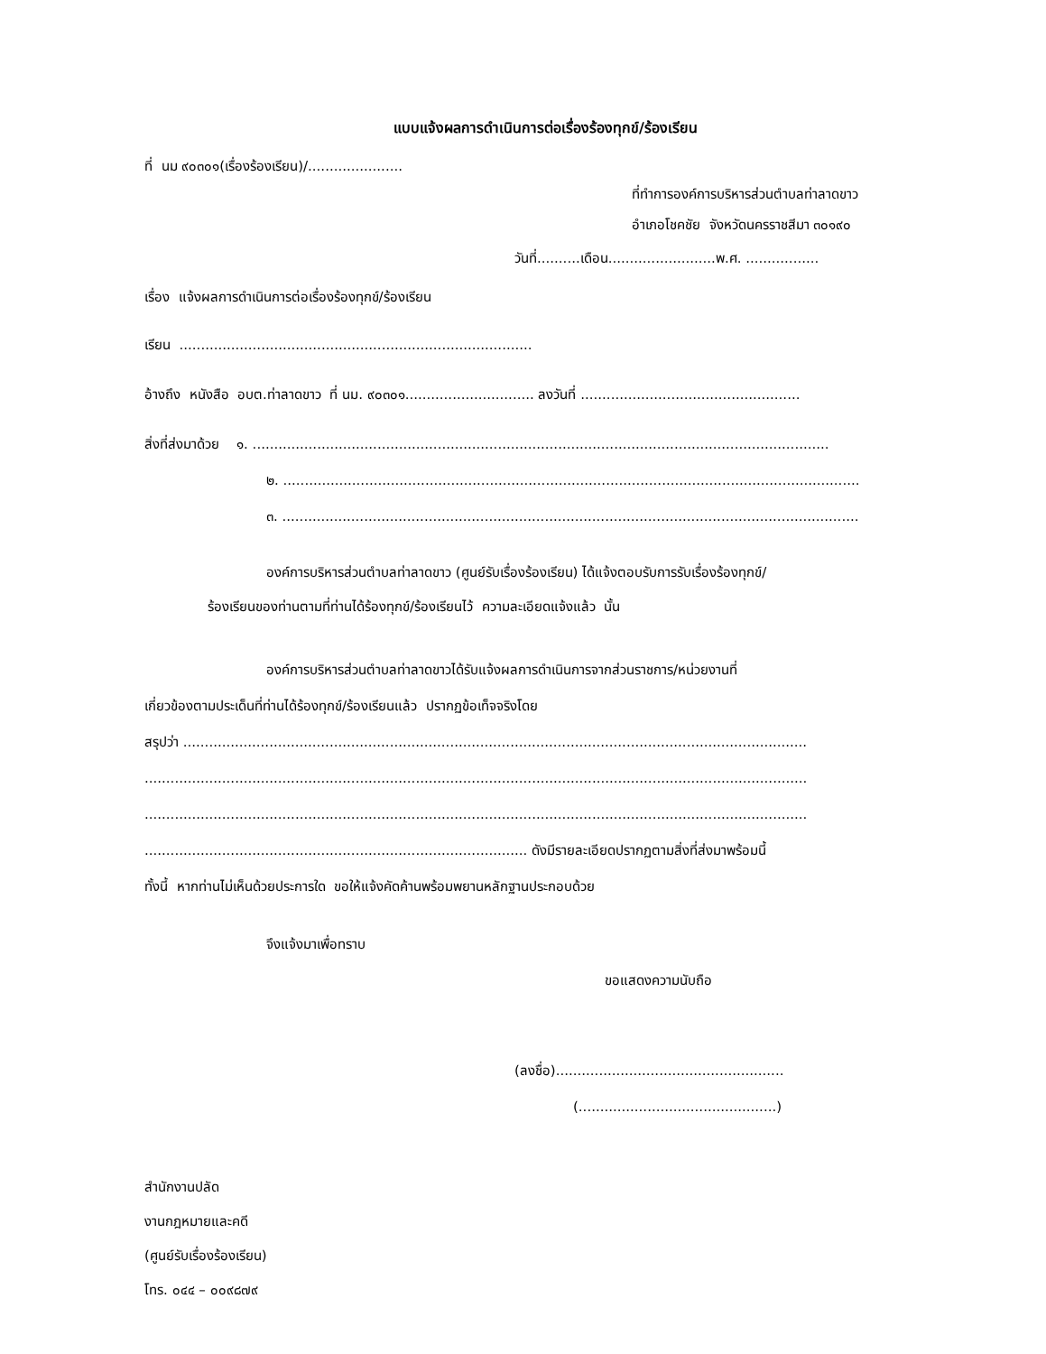แบบแจ้งผลการดำเนินการต่อเรื่องร้องทุกข์/ร้องเรียน
ที่ นม ๙๐๓๐๑(เรื่องร้องเรียน)/......................
ที่ทำการองค์การบริหารส่วนตำบลท่าลาดขาว
อำเภอโชคชัย จังหวัดนครราชสีมา ๓๐๑๙๐
วันที่..........เดือน.........................พ.ศ. .................
เรื่อง แจ้งผลการดำเนินการต่อเรื่องร้องทุกข์/ร้องเรียน
เรียน ..................................................................................
อ้างถึง หนังสือ อบต.ท่าลาดขาว ที่ นม. ๙๐๓๐๑.............................. ลงวันที่ ...................................................
สิ่งที่ส่งมาด้วย ๑. ......................................................................................................................................
๒. ......................................................................................................................................
๓. ......................................................................................................................................
องค์การบริหารส่วนตำบลท่าลาดขาว (ศูนย์รับเรื่องร้องเรียน) ได้แจ้งตอบรับการรับเรื่องร้องทุกข์/
ร้องเรียนของท่านตามที่ท่านได้ร้องทุกข์/ร้องเรียนไว้ ความละเอียดแจ้งแล้ว นั้น
องค์การบริหารส่วนตำบลท่าลาดขาวได้รับแจ้งผลการดำเนินการจากส่วนราชการ/หน่วยงานที่
เกี่ยวข้องตามประเด็นที่ท่านได้ร้องทุกข์/ร้องเรียนแล้ว ปรากฏข้อเท็จจริงโดย
สรุปว่า .................................................................................................................................................
..........................................................................................................................................................
..........................................................................................................................................................
......................................................................................... ดังมีรายละเอียดปรากฏตามสิ่งที่ส่งมาพร้อมนี้
ทั้งนี้ หากท่านไม่เห็นด้วยประการใด ขอให้แจ้งคัดค้านพร้อมพยานหลักฐานประกอบด้วย
จึงแจ้งมาเพื่อทราบ
ขอแสดงความนับถือ
(ลงชื่อ).....................................................
(..............................................)
สำนักงานปลัด
งานกฎหมายและคดี
(ศูนย์รับเรื่องร้องเรียน)
โทร. ๐๔๔ – ๐๐๙๘๗๙